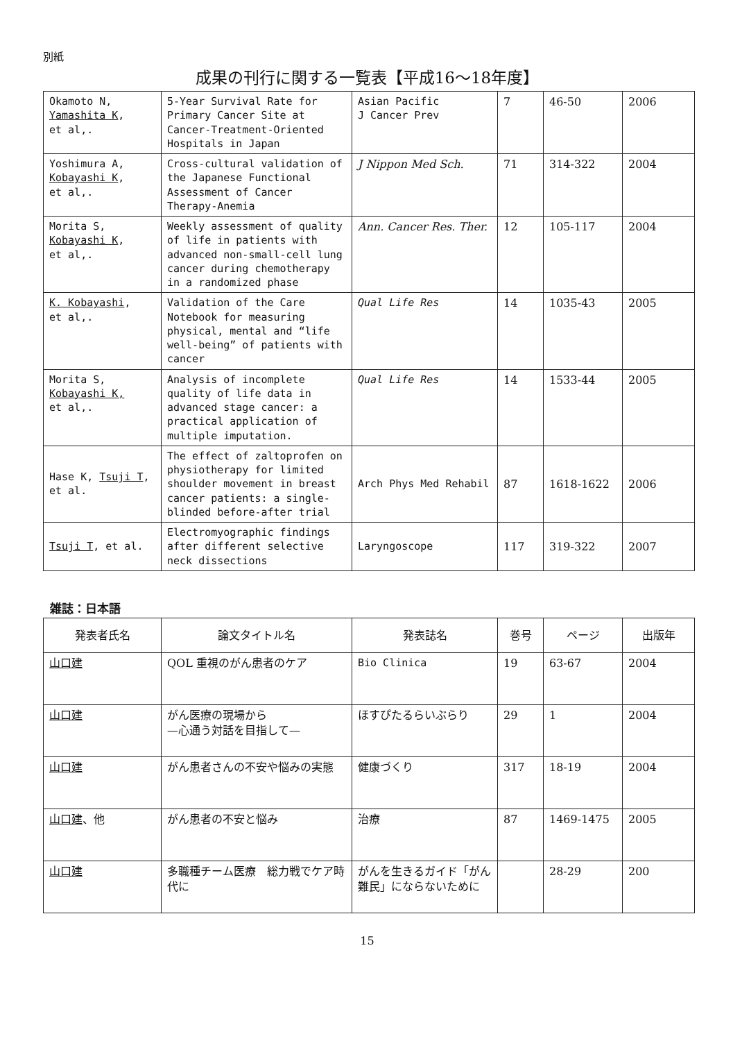別紙
成果の刊行に関する一覧表【平成16〜18年度】
| Okamoto N, Yamashita K , et al,. | 5-Year Survival Rate for Primary Cancer Site at Cancer-Treatment-Oriented Hospitals in Japan | Asian Pacific J Cancer Prev | 7 | 46-50 | 2006 |
| Yoshimura A, Kobayashi K , et al,. | Cross-cultural validation of the Japanese Functional Assessment of Cancer Therapy-Anemia | J Nippon Med Sch. | 71 | 314-322 | 2004 |
| Morita S, Kobayashi K , et al,. | Weekly assessment of quality of life in patients with advanced non-small-cell lung cancer during chemotherapy in a randomized phase | Ann. Cancer Res. Ther. | 12 | 105-117 | 2004 |
| K. Kobayashi , et al,. | Validation of the Care Notebook for measuring physical, mental and “life well-being” of patients with cancer | Qual Life Res | 14 | 1035-43 | 2005 |
| Morita S, Kobayashi K, et al,. | Analysis of incomplete quality of life data in advanced stage cancer: a practical application of multiple imputation. | Qual Life Res | 14 | 1533-44 | 2005 |
| Hase K, Tsuji T , et al. | The effect of zaltoprofen on physiotherapy for limited shoulder movement in breast cancer patients: a single-blinded before-after trial | Arch Phys Med Rehabil | 87 | 1618-1622 | 2006 |
| Tsuji T , et al. | Electromyographic findings after different selective neck dissections | Laryngoscope | 117 | 319-322 | 2007 |
雑誌：日本語
| 発表者氏名 | 論文タイトル名 | 発表誌名 | 巻号 | ページ | 出版年 |
| --- | --- | --- | --- | --- | --- |
| 山口建 | QOL 重視のがん患者のケア | Bio Clinica | 19 | 63-67 | 2004 |
| 山口建 | がん医療の現場から —心通う対話を目指して— | ほすぴたるらいぶらり | 29 | 1 | 2004 |
| 山口建 | がん患者さんの不安や悩みの実態 | 健康づくり | 317 | 18-19 | 2004 |
| 山口建 、他 | がん患者の不安と悩み | 治療 | 87 | 1469-1475 | 2005 |
| 山口建 | 多職種チーム医療 総力戦でケア時代に | がんを生きるガイド「がん難民」にならないために | | 28-29 | 200 |
15